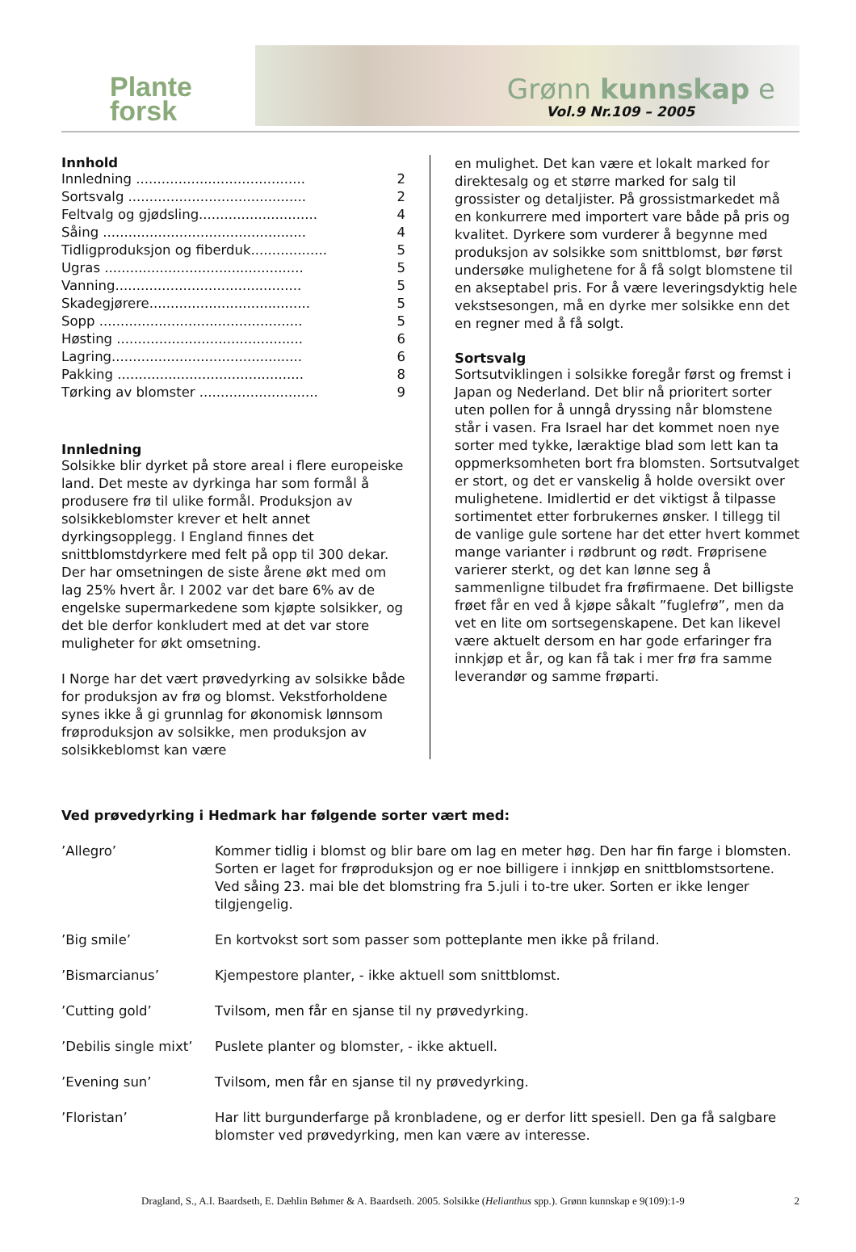Plante
forsk
Grønn kunnskap e
Vol.9 Nr.109 – 2005
Innhold
| Innledning ........................................ | 2 |
| Sortsvalg .......................................... | 2 |
| Feltvalg og gjødsling............................ | 4 |
| Såing ................................................ | 4 |
| Tidligproduksjon og fiberduk.................. | 5 |
| Ugras ............................................... | 5 |
| Vanning............................................ | 5 |
| Skadegjørere...................................... | 5 |
| Sopp ................................................ | 5 |
| Høsting ............................................ | 6 |
| Lagring............................................. | 6 |
| Pakking ............................................ | 8 |
| Tørking av blomster ............................ | 9 |
Innledning
Solsikke blir dyrket på store areal i flere europeiske land. Det meste av dyrkinga har som formål å produsere frø til ulike formål. Produksjon av solsikkeblomster krever et helt annet dyrkingsopplegg. I England finnes det snittblomstdyrkere med felt på opp til 300 dekar. Der har omsetningen de siste årene økt med om lag 25% hvert år. I 2002 var det bare 6% av de engelske supermarkedene som kjøpte solsikker, og det ble derfor konkludert med at det var store muligheter for økt omsetning.
I Norge har det vært prøvedyrking av solsikke både for produksjon av frø og blomst. Vekstforholdene synes ikke å gi grunnlag for økonomisk lønnsom frøproduksjon av solsikke, men produksjon av solsikkeblomst kan være
en mulighet. Det kan være et lokalt marked for direktesalg og et større marked for salg til grossister og detaljister. På grossistmarkedet må en konkurrere med importert vare både på pris og kvalitet. Dyrkere som vurderer å begynne med produksjon av solsikke som snittblomst, bør først undersøke mulighetene for å få solgt blomstene til en akseptabel pris. For å være leveringsdyktig hele vekstsesongen, må en dyrke mer solsikke enn det en regner med å få solgt.
Sortsvalg
Sortsutviklingen i solsikke foregår først og fremst i Japan og Nederland. Det blir nå prioritert sorter uten pollen for å unngå dryssing når blomstene står i vasen. Fra Israel har det kommet noen nye sorter med tykke, læraktige blad som lett kan ta oppmerksomheten bort fra blomsten. Sortsutvalget er stort, og det er vanskelig å holde oversikt over mulighetene. Imidlertid er det viktigst å tilpasse sortimentet etter forbrukernes ønsker. I tillegg til de vanlige gule sortene har det etter hvert kommet mange varianter i rødbrunt og rødt. Frøprisene varierer sterkt, og det kan lønne seg å sammenligne tilbudet fra frøfirmaene. Det billigste frøet får en ved å kjøpe såkalt ”fuglefrø”, men da vet en lite om sortsegenskapene. Det kan likevel være aktuelt dersom en har gode erfaringer fra innkjøp et år, og kan få tak i mer frø fra samme leverandør og samme frøparti.
Ved prøvedyrking i Hedmark har følgende sorter vært med:
| ’Allegro’ | Kommer tidlig i blomst og blir bare om lag en meter høg. Den har fin farge i blomsten. Sorten er laget for frøproduksjon og er noe billigere i innkjøp en snittblomstsortene. Ved såing 23. mai ble det blomstring fra 5.juli i to-tre uker. Sorten er ikke lenger tilgjengelig. |
| ’Big smile’ | En kortvokst sort som passer som potteplante men ikke på friland. |
| ’Bismarcianus’ | Kjempestore planter, - ikke aktuell som snittblomst. |
| ’Cutting gold’ | Tvilsom, men får en sjanse til ny prøvedyrking. |
| ’Debilis single mixt’ | Puslete planter og blomster, - ikke aktuell. |
| ’Evening sun’ | Tvilsom, men får en sjanse til ny prøvedyrking. |
| ’Floristan’ | Har litt burgunderfarge på kronbladene, og er derfor litt spesiell. Den ga få salgbare blomster ved prøvedyrking, men kan være av interesse. |
Dragland, S., A.I. Baardseth, E. Dæhlin Bøhmer & A. Baardseth. 2005. Solsikke (Helianthus spp.). Grønn kunnskap e 9(109):1-9 2